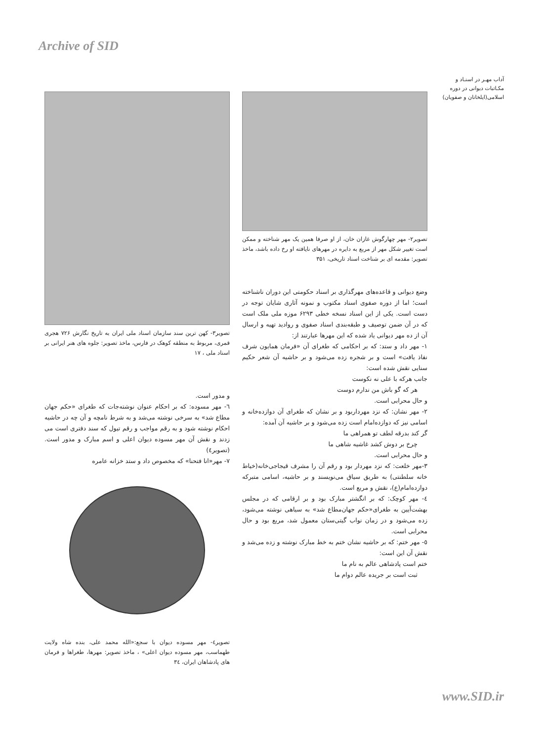Archive of SID
آداب مهـر در اسنـاد و مکـاتبات دیوانی در دوره اسلامی(ایلخانان و صفویان)
تصویر۲- مهر چهارگوش غازان خان، از او صرفا همین یک مهر شناخته و ممکن است تغییر شکل مهر از مربع به دایره در مهرهای نایافته او رخ داده باشد، ماخذ تصویر: مقدمه ای بر شناخت اسناد تاریخی، ۳۵۱
وضع دیوانی و قاعده‌های مهرگذاری بر اسناد حکومتی این دوران ناشناخته است؛ اما از دوره صفوی اسناد مکتوب و نمونه آثاری شایان توجه در دست است. یکی از این اسناد نسخه خطی ۶۲۹۳ موزه ملی ملک است که در آن ضمن توصیف و طبقه‌بندی اسناد صفوی و روادید تهیه و ارسال آن از ده مهر دیوانی یاد شده که این مهرها عبارتند از:
۱- مهر داد و ستد: که بر احکامی که طغرای آن «فرمان همایون شرف نفاذ یافت» است و بر شجره زده می‌شود و بر حاشیه آن شعر حکیم سنایی نقش شده است:
جانب هرکه با علی نه نکوست
هر که گو باش من ندارم دوست
و حال محرابی است.
۲- مهر نشان: که نزد مهرداربود و بر نشان که طغرای آن دوازده‌خانه و اسامی نیز که دوازده‌امام است زده می‌شود و بر حاشیه آن آمده:
گر کند بدرقه لطف تو همراهی ما
چرخ بر دوش کشد غاشیه شاهی ما
و حال محرابی است.
۳-مهر خلعت: که نزد مهردار بود و رقم آن را مشرف قیجاجی‌خانه(خیاط خانه سلطنتی) به طریق سیاق می‌نویسند و بر حاشیه، اسامی متبرکه دوازده‌امام(ع)، نقش و مربع است.
٤- مهر کوچک: که بر انگشتر مبارک بود و بر ارقامی که در مجلس بهشت‌آیین به طغرای«حکم جهان‌مطاع شد» به سیاهی نوشته می‌شود، زده می‌شود و در زمان نواب گیتی‌ستان معمول شد، مربع بود و حال محرابی است.
٥- مهر ختم: که بر حاشیه نشان ختم به خط مبارک نوشته و زده می‌شد و نقش آن این است:
ختم است پادشاهی عالم به نام ما
ثبت است بر جریده عالم دوام ما
تصویر۳- کهن ترین سند سازمان اسناد ملی ایران به تاریخ نگارش ۷۲۶ هجری قمری، مربوط به منطقه کوهک در فارس، ماخذ تصویر: جلوه های هنر ایرانی بر اسناد ملی ، ۱۷
و مدور است.
٦- مهر مسوده: که بر احکام عنوان نوشته‌جات که طغرای «حکم جهان مطاع شد» به سرخی نوشته می‌شد و به شرط نامچه و آن چه در حاشیه احکام نوشته شود و به رقم مواجب و رقم تیول که سند دفتری است می زدند و نقش آن مهر مسوده دیوان اعلی و اسم مبارک و مدور است.(تصویر٤)
۷- مهر«انا فتحنا» که مخصوص داد و ستد خزانه عامره
تصویر٤- مهر مسوده دیوان با سجع:«الله محمد علی، بنده شاه ولایت طهماسب، مهر مسوده دیوان اعلی» ، ماخذ تصویر: مهرها، طغراها و فرمان های پادشاهان ایران، ۳٤
www.SID.ir